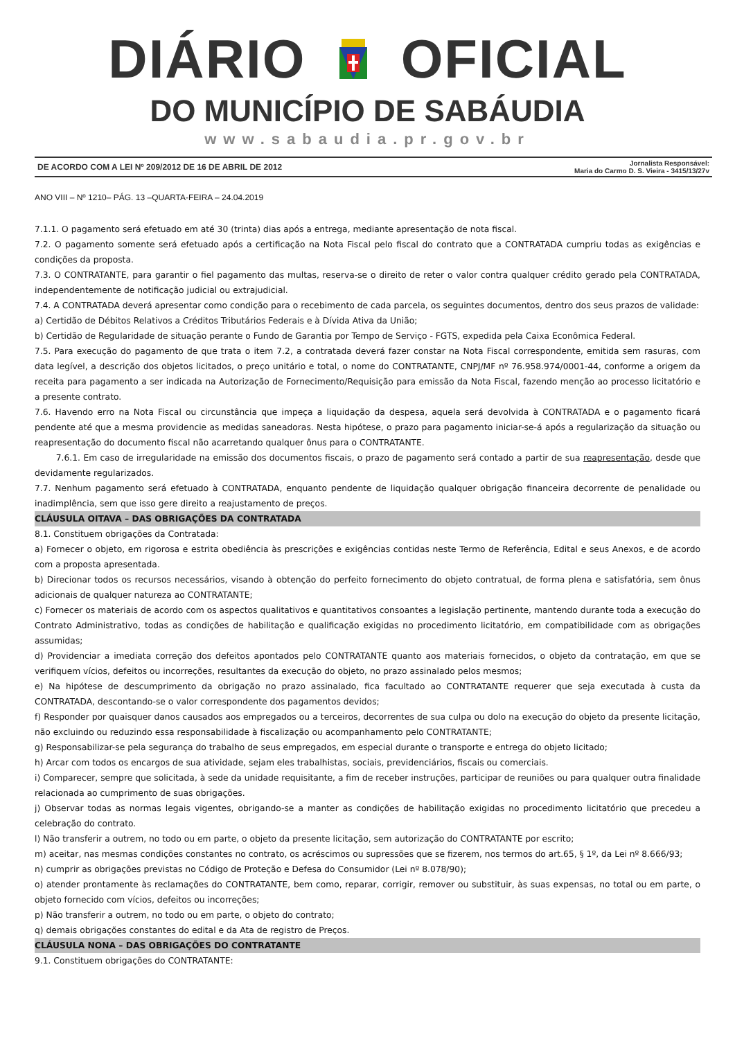DIÁRIO OFICIAL
DO MUNICÍPIO DE SABÁUDIA
www.sabaudia.pr.gov.br
DE ACORDO COM A LEI Nº 209/2012 DE 16 DE ABRIL DE 2012 Jornalista Responsável:
Maria do Carmo D. S. Vieira - 3415/13/27v
ANO VIII – Nº 1210– PÁG. 13 –QUARTA-FEIRA – 24.04.2019
7.1.1. O pagamento será efetuado em até 30 (trinta) dias após a entrega, mediante apresentação de nota fiscal.
7.2. O pagamento somente será efetuado após a certificação na Nota Fiscal pelo fiscal do contrato que a CONTRATADA cumpriu todas as exigências e condições da proposta.
7.3. O CONTRATANTE, para garantir o fiel pagamento das multas, reserva-se o direito de reter o valor contra qualquer crédito gerado pela CONTRATADA, independentemente de notificação judicial ou extrajudicial.
7.4. A CONTRATADA deverá apresentar como condição para o recebimento de cada parcela, os seguintes documentos, dentro dos seus prazos de validade:
a) Certidão de Débitos Relativos a Créditos Tributários Federais e à Dívida Ativa da União;
b) Certidão de Regularidade de situação perante o Fundo de Garantia por Tempo de Serviço - FGTS, expedida pela Caixa Econômica Federal.
7.5. Para execução do pagamento de que trata o item 7.2, a contratada deverá fazer constar na Nota Fiscal correspondente, emitida sem rasuras, com data legível, a descrição dos objetos licitados, o preço unitário e total, o nome do CONTRATANTE, CNPJ/MF nº 76.958.974/0001-44, conforme a origem da receita para pagamento a ser indicada na Autorização de Fornecimento/Requisição para emissão da Nota Fiscal, fazendo menção ao processo licitatório e a presente contrato.
7.6. Havendo erro na Nota Fiscal ou circunstância que impeça a liquidação da despesa, aquela será devolvida à CONTRATADA e o pagamento ficará pendente até que a mesma providencie as medidas saneadoras. Nesta hipótese, o prazo para pagamento iniciar-se-á após a regularização da situação ou reapresentação do documento fiscal não acarretando qualquer ônus para o CONTRATANTE.
7.6.1. Em caso de irregularidade na emissão dos documentos fiscais, o prazo de pagamento será contado a partir de sua reapresentação, desde que devidamente regularizados.
7.7. Nenhum pagamento será efetuado à CONTRATADA, enquanto pendente de liquidação qualquer obrigação financeira decorrente de penalidade ou inadimplência, sem que isso gere direito a reajustamento de preços.
CLÁUSULA OITAVA – DAS OBRIGAÇÕES DA CONTRATADA
8.1. Constituem obrigações da Contratada:
a) Fornecer o objeto, em rigorosa e estrita obediência às prescrições e exigências contidas neste Termo de Referência, Edital e seus Anexos, e de acordo com a proposta apresentada.
b) Direcionar todos os recursos necessários, visando à obtenção do perfeito fornecimento do objeto contratual, de forma plena e satisfatória, sem ônus adicionais de qualquer natureza ao CONTRATANTE;
c) Fornecer os materiais de acordo com os aspectos qualitativos e quantitativos consoantes a legislação pertinente, mantendo durante toda a execução do Contrato Administrativo, todas as condições de habilitação e qualificação exigidas no procedimento licitatório, em compatibilidade com as obrigações assumidas;
d) Providenciar a imediata correção dos defeitos apontados pelo CONTRATANTE quanto aos materiais fornecidos, o objeto da contratação, em que se verifiquem vícios, defeitos ou incorreções, resultantes da execução do objeto, no prazo assinalado pelos mesmos;
e) Na hipótese de descumprimento da obrigação no prazo assinalado, fica facultado ao CONTRATANTE requerer que seja executada à custa da CONTRATADA, descontando-se o valor correspondente dos pagamentos devidos;
f) Responder por quaisquer danos causados aos empregados ou a terceiros, decorrentes de sua culpa ou dolo na execução do objeto da presente licitação, não excluindo ou reduzindo essa responsabilidade à fiscalização ou acompanhamento pelo CONTRATANTE;
g) Responsabilizar-se pela segurança do trabalho de seus empregados, em especial durante o transporte e entrega do objeto licitado;
h) Arcar com todos os encargos de sua atividade, sejam eles trabalhistas, sociais, previdenciários, fiscais ou comerciais.
i) Comparecer, sempre que solicitada, à sede da unidade requisitante, a fim de receber instruções, participar de reuniões ou para qualquer outra finalidade relacionada ao cumprimento de suas obrigações.
j) Observar todas as normas legais vigentes, obrigando-se a manter as condições de habilitação exigidas no procedimento licitatório que precedeu a celebração do contrato.
l) Não transferir a outrem, no todo ou em parte, o objeto da presente licitação, sem autorização do CONTRATANTE por escrito;
m) aceitar, nas mesmas condições constantes no contrato, os acréscimos ou supressões que se fizerem, nos termos do art.65, § 1º, da Lei nº 8.666/93;
n) cumprir as obrigações previstas no Código de Proteção e Defesa do Consumidor (Lei nº 8.078/90);
o) atender prontamente às reclamações do CONTRATANTE, bem como, reparar, corrigir, remover ou substituir, às suas expensas, no total ou em parte, o objeto fornecido com vícios, defeitos ou incorreções;
p) Não transferir a outrem, no todo ou em parte, o objeto do contrato;
q) demais obrigações constantes do edital e da Ata de registro de Preços.
CLÁUSULA NONA – DAS OBRIGAÇÕES DO CONTRATANTE
9.1. Constituem obrigações do CONTRATANTE: